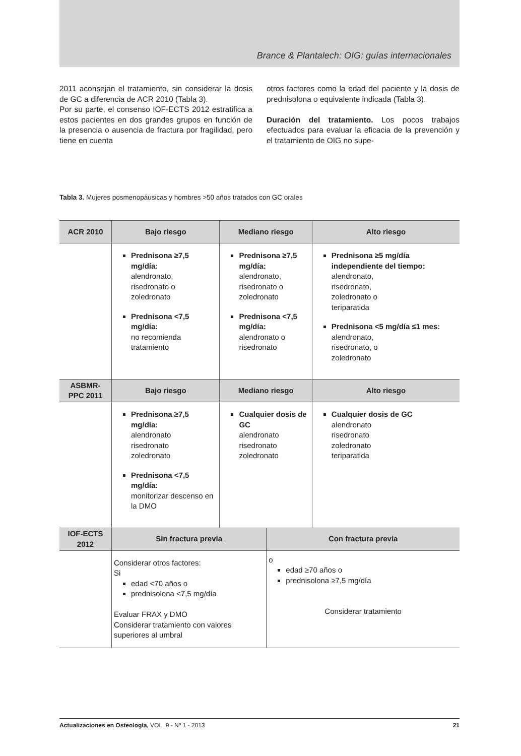Brance & Plantalech: OIG: guías internacionales
2011 aconsejan el tratamiento, sin considerar la dosis de GC a diferencia de ACR 2010 (Tabla 3).
Por su parte, el consenso IOF-ECTS 2012 estratifica a estos pacientes en dos grandes grupos en función de la presencia o ausencia de fractura por fragilidad, pero tiene en cuenta
otros factores como la edad del paciente y la dosis de prednisolona o equivalente indicada (Tabla 3).
Duración del tratamiento. Los pocos trabajos efectuados para evaluar la eficacia de la prevención y el tratamiento de OIG no supe-
Tabla 3. Mujeres posmenopáusicas y hombres >50 años tratados con GC orales
| ACR 2010 | Bajo riesgo | Mediano riesgo | | Alto riesgo |
| --- | --- | --- | --- | --- |
| | Prednisona ≥7,5 mg/día: alendronato, risedronato o zoledronato Prednisona <7,5 mg/día: no recomienda tratamiento | Prednisona ≥7,5 mg/día: alendronato, risedronato o zoledronato Prednisona <7,5 mg/día: alendronato o risedronato | | Prednisona ≥5 mg/día independiente del tiempo: alendronato, risedronato, zoledronato o teriparatida Prednisona <5 mg/día ≤1 mes: alendronato, risedronato, o zoledronato |
| ASBMR- PPC 2011 | Bajo riesgo | Mediano riesgo | | Alto riesgo |
| | Prednisona ≥7,5 mg/día: alendronato risedronato zoledronato Prednisona <7,5 mg/día: monitorizar descenso en la DMO | Cualquier dosis de GC alendronato risedronato zoledronato | | Cualquier dosis de GC alendronato risedronato zoledronato teriparatida |
| IOF-ECTS 2012 | Sin fractura previa | | Con fractura previa | |
| | Considerar otros factores: Si edad <70 años o prednisolona <7,5 mg/día Evaluar FRAX y DMO Considerar tratamiento con valores superiores al umbral | | o edad ≥70 años o prednisolona ≥7,5 mg/día Considerar tratamiento | |
Actualizaciones en Osteología, VOL. 9 - Nº 1 - 2013 21